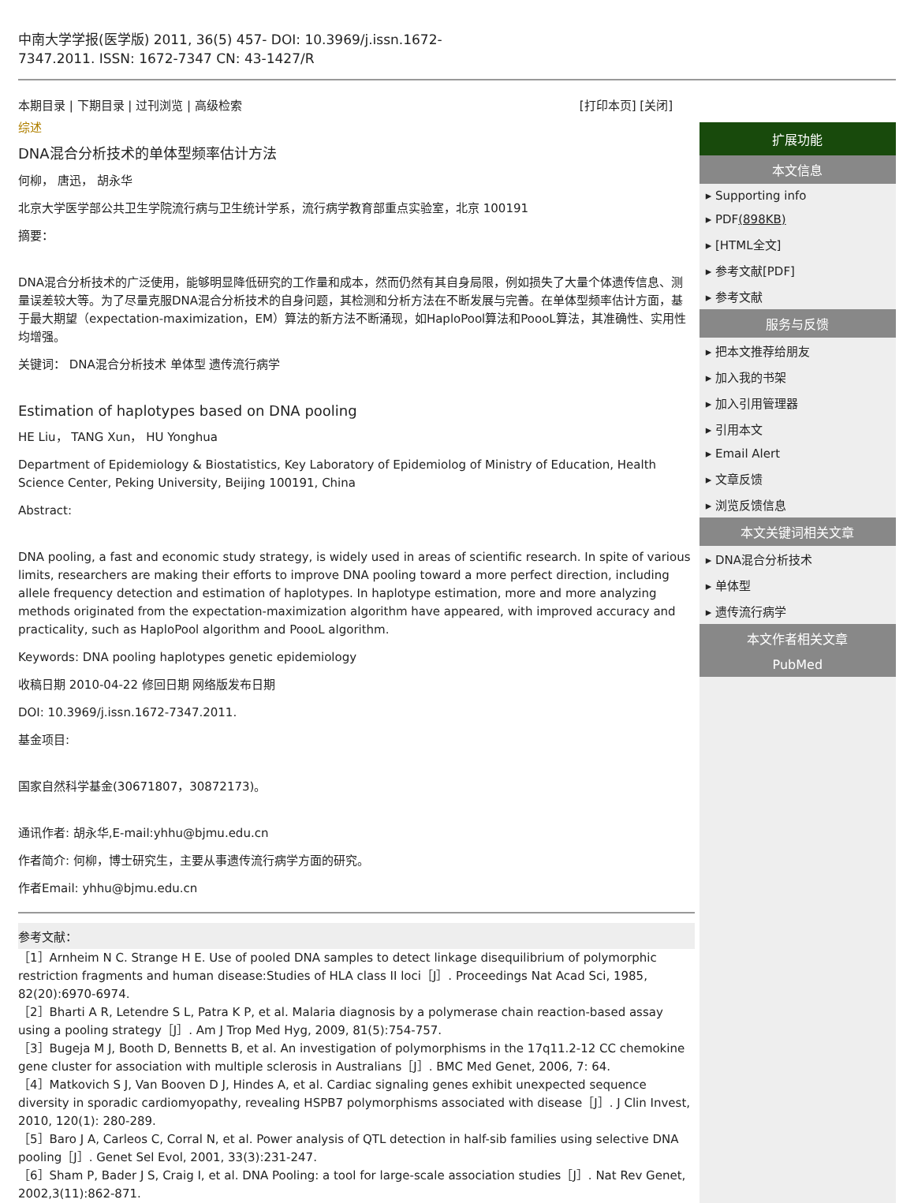中南大学学报(医学版) 2011, 36(5) 457- DOI: 10.3969/j.issn.1672-
7347.2011. ISSN: 1672-7347 CN: 43-1427/R
本期目录 | 下期目录 | 过刊浏览 | 高级检索 [打印本页] [关闭]
综述
DNA混合分析技术的单体型频率估计方法
何柳， 唐迅， 胡永华
北京大学医学部公共卫生学院流行病与卫生统计学系，流行病学教育部重点实验室，北京 100191
摘要：
DNA混合分析技术的广泛使用，能够明显降低研究的工作量和成本，然而仍然有其自身局限，例如损失了大量个体遗传信息、测量误差较大等。为了尽量克服DNA混合分析技术的自身问题，其检测和分析方法在不断发展与完善。在单体型频率估计方面，基于最大期望（expectation-maximization，EM）算法的新方法不断涌现，如HaploPool算法和PoooL算法，其准确性、实用性均增强。
关键词： DNA混合分析技术 单体型 遗传流行病学
Estimation of haplotypes based on DNA pooling
HE Liu， TANG Xun， HU Yonghua
Department of Epidemiology & Biostatistics, Key Laboratory of Epidemiolog of Ministry of Education, Health Science Center, Peking University, Beijing 100191, China
Abstract:
DNA pooling, a fast and economic study strategy, is widely used in areas of scientific research. In spite of various limits, researchers are making their efforts to improve DNA pooling toward a more perfect direction, including allele frequency detection and estimation of haplotypes. In haplotype estimation, more and more analyzing methods originated from the expectation-maximization algorithm have appeared, with improved accuracy and practicality, such as HaploPool algorithm and PoooL algorithm.
Keywords: DNA pooling haplotypes genetic epidemiology
收稿日期 2010-04-22 修回日期 网络版发布日期
DOI: 10.3969/j.issn.1672-7347.2011.
基金项目:
国家自然科学基金(30671807，30872173)。
通讯作者: 胡永华,E-mail:yhhu@bjmu.edu.cn
作者简介: 何柳，博士研究生，主要从事遗传流行病学方面的研究。
作者Email: yhhu@bjmu.edu.cn
参考文献：
［1］Arnheim N C. Strange H E. Use of pooled DNA samples to detect linkage disequilibrium of polymorphic restriction fragments and human disease:Studies of HLA class II loci［J］. Proceedings Nat Acad Sci, 1985, 82(20):6970-6974.
［2］Bharti A R, Letendre S L, Patra K P, et al. Malaria diagnosis by a polymerase chain reaction-based assay using a pooling strategy［J］. Am J Trop Med Hyg, 2009, 81(5):754-757.
［3］Bugeja M J, Booth D, Bennetts B, et al. An investigation of polymorphisms in the 17q11.2-12 CC chemokine gene cluster for association with multiple sclerosis in Australians［J］. BMC Med Genet, 2006, 7: 64.
［4］Matkovich S J, Van Booven D J, Hindes A, et al. Cardiac signaling genes exhibit unexpected sequence diversity in sporadic cardiomyopathy, revealing HSPB7 polymorphisms associated with disease［J］. J Clin Invest, 2010, 120(1): 280-289.
［5］Baro J A, Carleos C, Corral N, et al. Power analysis of QTL detection in half-sib families using selective DNA pooling［J］. Genet Sel Evol, 2001, 33(3):231-247.
［6］Sham P, Bader J S, Craig I, et al. DNA Pooling: a tool for large-scale association studies［J］. Nat Rev Genet, 2002,3(11):862-871.
扩展功能
本文信息
▸ Supporting info
▸ PDF(898KB)
▸ [HTML全文]
▸ 参考文献[PDF]
▸ 参考文献
服务与反馈
▸ 把本文推荐给朋友
▸ 加入我的书架
▸ 加入引用管理器
▸ 引用本文
▸ Email Alert
▸ 文章反馈
▸ 浏览反馈信息
本文关键词相关文章
▸ DNA混合分析技术
▸ 单体型
▸ 遗传流行病学
本文作者相关文章
PubMed